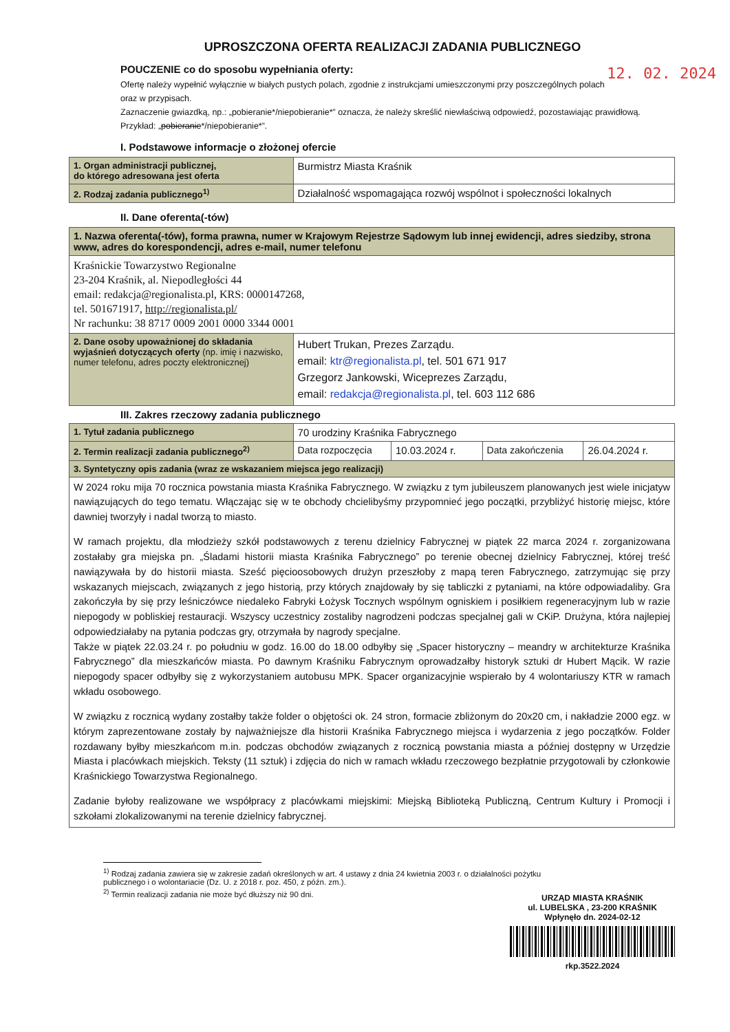UPROSZCZONA OFERTA REALIZACJI ZADANIA PUBLICZNEGO
12. 02. 2024 POUCZENIE co do sposobu wypełniania oferty:
Ofertę należy wypełnić wyłącznie w białych pustych polach, zgodnie z instrukcjami umieszczonymi przy poszczególnych polach oraz w przypisach.
Zaznaczenie gwiazdką, np.: „pobieranie*/niepobieranie*” oznacza, że należy skreślić niewłaściwą odpowiedź, pozostawiając prawidłową. Przykład: „pobieranie*/niepobieranie*”.
I. Podstawowe informacje o złożonej ofercie
| 1. Organ administracji publicznej, do którego adresowana jest oferta | Burmistrz Miasta Kraśnik |
| 2. Rodzaj zadania publicznego<sup>1)</sup> | Działalność wspomagająca rozwój wspólnot i społeczności lokalnych |
II. Dane oferenta(-tów)
| 1. Nazwa oferenta(-tów), forma prawna, numer w Krajowym Rejestrze Sądowym lub innej ewidencji, adres siedziby, strona www, adres do korespondencji, adres e-mail, numer telefonu | |
| Kraśnickie Towarzystwo Regionalne 23-204 Kraśnik, al. Niepodległości 44 email: redakcja@regionalista.pl, KRS: 0000147268, tel. 501671917, http://regionalista.pl/ Nr rachunku: 38 8717 0009 2001 0000 3344 0001 | |
| 2. Dane osoby upoważnionej do składania wyjaśnień dotyczących oferty (np. imię i nazwisko, numer telefonu, adres poczty elektronicznej) | Hubert Trukan, Prezes Zarządu. email: ktr@regionalista.pl , tel. 501 671 917 Grzegorz Jankowski, Wiceprezes Zarządu, email: redakcja@regionalista.pl , tel. 603 112 686 |
III. Zakres rzeczowy zadania publicznego
| 1. Tytuł zadania publicznego | 70 urodziny Kraśnika Fabrycznego | | | |
| 2. Termin realizacji zadania publicznego<sup>2)</sup> | Data rozpoczęcia | 10.03.2024 r. | Data zakończenia | 26.04.2024 r. |
| 3. Syntetyczny opis zadania (wraz ze wskazaniem miejsca jego realizacji) | | | | |
| W 2024 roku mija 70 rocznica powstania miasta Kraśnika Fabrycznego. W związku z tym jubileuszem planowanych jest wiele inicjatyw nawiązujących do tego tematu. Włączając się w te obchody chcielibyśmy przypomnieć jego początki, przybliżyć historię miejsc, które dawniej tworzyły i nadal tworzą to miasto. W ramach projektu, dla młodzieży szkół podstawowych z terenu dzielnicy Fabrycznej w piątek 22 marca 2024 r. zorganizowana zostałaby gra miejska pn. „Śladami historii miasta Kraśnika Fabrycznego” po terenie obecnej dzielnicy Fabrycznej, której treść nawiązywała by do historii miasta. Sześć pięcioosobowych drużyn przeszłoby z mapą teren Fabrycznego, zatrzymując się przy wskazanych miejscach, związanych z jego historią, przy których znajdowały by się tabliczki z pytaniami, na które odpowiadaliby. Gra zakończyła by się przy leśniczówce niedaleko Fabryki Łożysk Tocznych wspólnym ogniskiem i posiłkiem regeneracyjnym lub w razie niepogody w pobliskiej restauracji. Wszyscy uczestnicy zostaliby nagrodzeni podczas specjalnej gali w CKiP. Drużyna, która najlepiej odpowiedziałaby na pytania podczas gry, otrzymała by nagrody specjalne. Także w piątek 22.03.24 r. po południu w godz. 16.00 do 18.00 odbyłby się „Spacer historyczny – meandry w architekturze Kraśnika Fabrycznego” dla mieszkańców miasta. Po dawnym Kraśniku Fabrycznym oprowadzałby historyk sztuki dr Hubert Mącik. W razie niepogody spacer odbyłby się z wykorzystaniem autobusu MPK. Spacer organizacyjnie wspierało by 4 wolontariuszy KTR w ramach wkładu osobowego. W związku z rocznicą wydany zostałby także folder o objętości ok. 24 stron, formacie zbliżonym do 20x20 cm, i nakładzie 2000 egz. w którym zaprezentowane zostały by najważniejsze dla historii Kraśnika Fabrycznego miejsca i wydarzenia z jego początków. Folder rozdawany byłby mieszkańcom m.in. podczas obchodów związanych z rocznicą powstania miasta a później dostępny w Urzędzie Miasta i placówkach miejskich. Teksty (11 sztuk) i zdjęcia do nich w ramach wkładu rzeczowego bezpłatnie przygotowali by członkowie Kraśnickiego Towarzystwa Regionalnego. Zadanie byłoby realizowane we współpracy z placówkami miejskimi: Miejską Biblioteką Publiczną, Centrum Kultury i Promocji i szkołami zlokalizowanymi na terenie dzielnicy fabrycznej. | | | | |
<sup>1)</sup> Rodzaj zadania zawiera się w zakresie zadań określonych w art. 4 ustawy z dnia 24 kwietnia 2003 r. o działalności pożytku publicznego i o wolontariacie (Dz. U. z 2018 r. poz. 450, z późn. zm.).
<sup>2)</sup> Termin realizacji zadania nie może być dłuższy niż 90 dni.
URZĄD MIASTA KRAŚNIK
ul. LUBELSKA , 23-200 KRAŚNIK
Wpłynęło dn. 2024-02-12
rkp.3522.2024